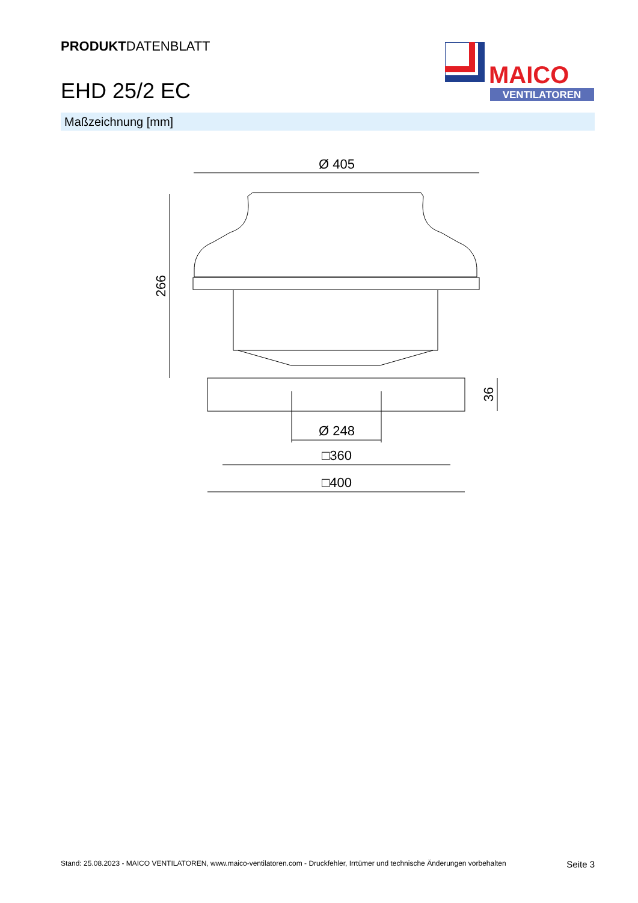PRODUKTDATENBLATT
EHD 25/2 EC
MAICO
VENTILATOREN
Maßzeichnung [mm]
Ø 405
266
Ø 248
□360
□400
36
Stand: 25.08.2023 - MAICO VENTILATOREN, www.maico-ventilatoren.com - Druckfehler, Irrtümer und technische Änderungen vorbehalten Seite 3